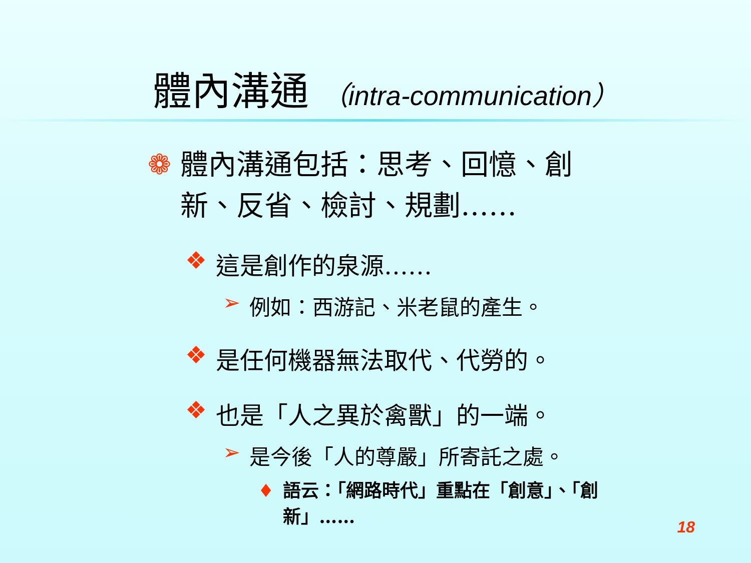體內溝通 （intra-communication）
❁ 體內溝通包括：思考、回憶、創新、反省、檢討、規劃……
❖ 這是創作的泉源……
➢ 例如：西游記、米老鼠的產生。
❖ 是任何機器無法取代、代勞的。
❖ 也是「人之異於禽獸」的一端。
➢ 是今後「人的尊嚴」所寄託之處。
♦ 語云：「網路時代」重點在「創意」、「創新」……
18